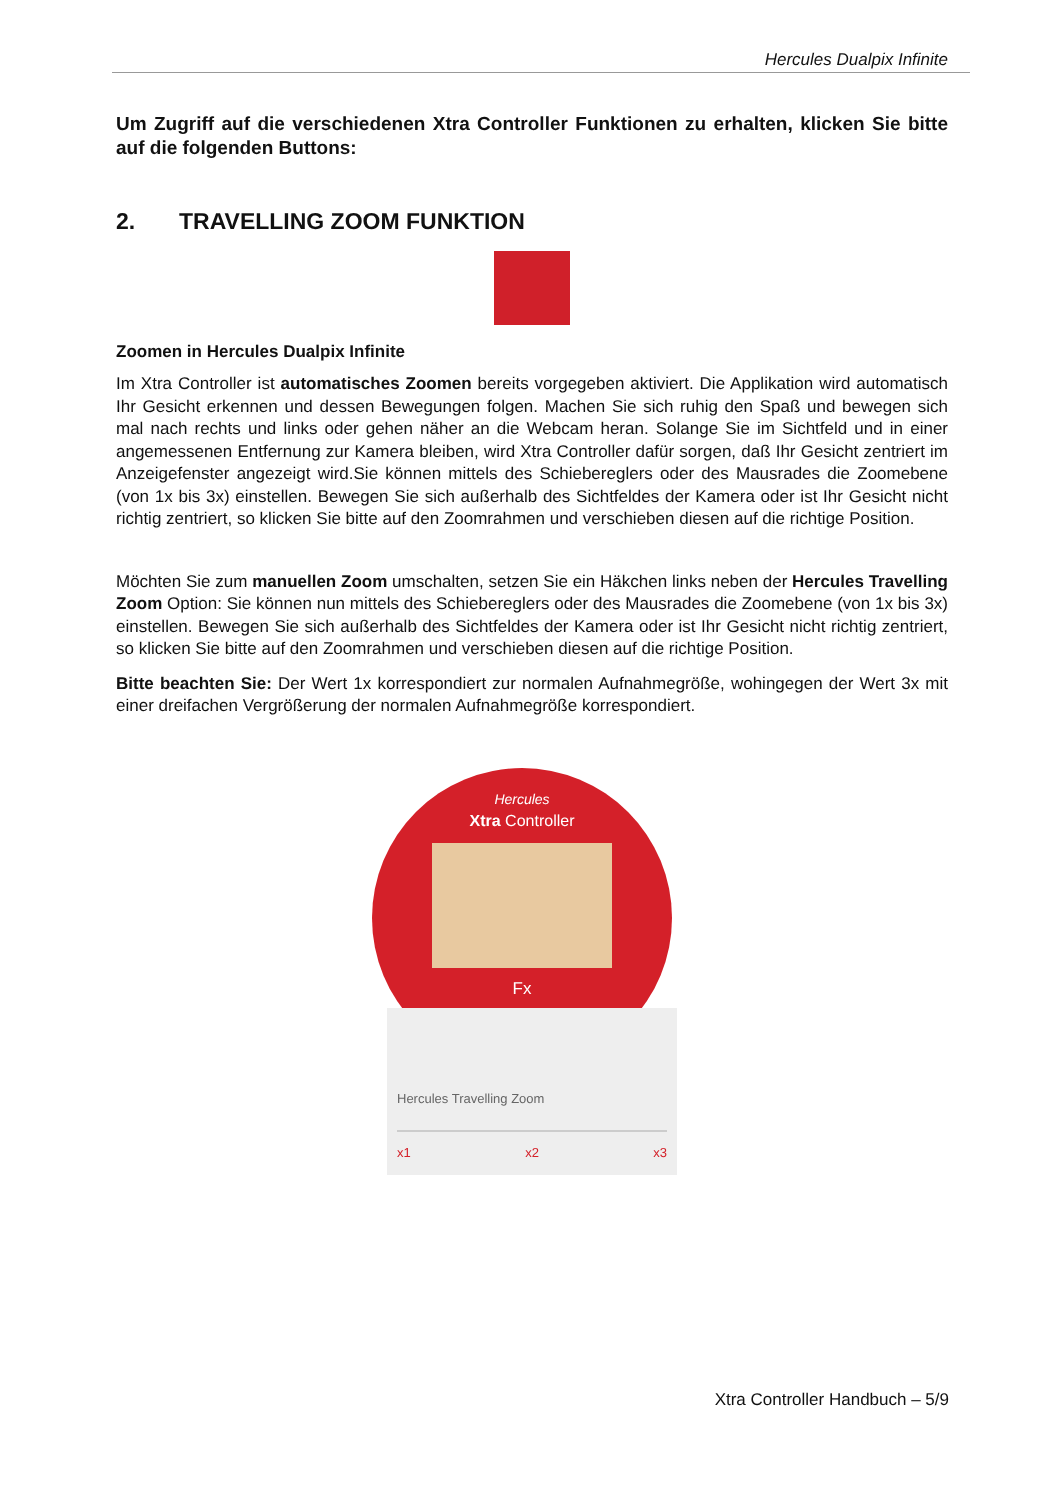Hercules Dualpix Infinite
Um Zugriff auf die verschiedenen Xtra Controller Funktionen zu erhalten, klicken Sie bitte auf die folgenden Buttons:
2. TRAVELLING ZOOM FUNKTION
Zoomen in Hercules Dualpix Infinite
Im Xtra Controller ist automatisches Zoomen bereits vorgegeben aktiviert. Die Applikation wird automatisch Ihr Gesicht erkennen und dessen Bewegungen folgen. Machen Sie sich ruhig den Spaß und bewegen sich mal nach rechts und links oder gehen näher an die Webcam heran. Solange Sie im Sichtfeld und in einer angemessenen Entfernung zur Kamera bleiben, wird Xtra Controller dafür sorgen, daß Ihr Gesicht zentriert im Anzeigefenster angezeigt wird.Sie können mittels des Schiebereglers oder des Mausrades die Zoomebene (von 1x bis 3x) einstellen. Bewegen Sie sich außerhalb des Sichtfeldes der Kamera oder ist Ihr Gesicht nicht richtig zentriert, so klicken Sie bitte auf den Zoomrahmen und verschieben diesen auf die richtige Position.
Möchten Sie zum manuellen Zoom umschalten, setzen Sie ein Häkchen links neben der Hercules Travelling Zoom Option: Sie können nun mittels des Schiebereglers oder des Mausrades die Zoomebene (von 1x bis 3x) einstellen. Bewegen Sie sich außerhalb des Sichtfeldes der Kamera oder ist Ihr Gesicht nicht richtig zentriert, so klicken Sie bitte auf den Zoomrahmen und verschieben diesen auf die richtige Position.
Bitte beachten Sie: Der Wert 1x korrespondiert zur normalen Aufnahmegröße, wohingegen der Wert 3x mit einer dreifachen Vergrößerung der normalen Aufnahmegröße korrespondiert.
Hercules
Xtra Controller
Fx
Hercules Travelling Zoom
x1 x2 x3
Xtra Controller Handbuch – 5/9